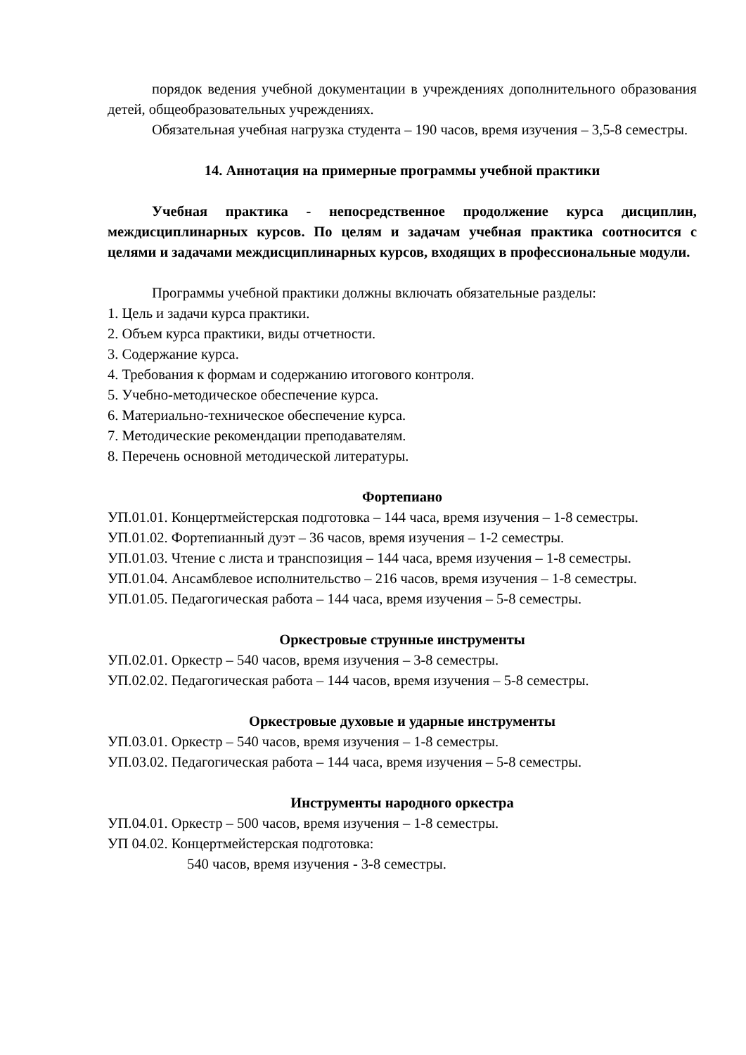порядок ведения учебной документации в учреждениях дополнительного образования детей, общеобразовательных учреждениях.
Обязательная учебная нагрузка студента – 190 часов, время изучения – 3,5-8 семестры.
14. Аннотация на примерные программы учебной практики
Учебная практика - непосредственное продолжение курса дисциплин, междисциплинарных курсов. По целям и задачам учебная практика соотносится с целями и задачами междисциплинарных курсов, входящих в профессиональные модули.
Программы учебной практики должны включать обязательные разделы:
1. Цель и задачи курса практики.
2. Объем курса практики, виды отчетности.
3. Содержание курса.
4. Требования к формам и содержанию итогового контроля.
5. Учебно-методическое обеспечение курса.
6. Материально-техническое обеспечение курса.
7. Методические рекомендации преподавателям.
8. Перечень основной методической литературы.
Фортепиано
УП.01.01. Концертмейстерская подготовка – 144 часа, время изучения – 1-8 семестры.
УП.01.02. Фортепианный дуэт – 36 часов, время изучения – 1-2 семестры.
УП.01.03. Чтение с листа и транспозиция – 144 часа, время изучения – 1-8 семестры.
УП.01.04. Ансамблевое исполнительство – 216 часов, время изучения – 1-8 семестры.
УП.01.05. Педагогическая работа – 144 часа, время изучения – 5-8 семестры.
Оркестровые струнные инструменты
УП.02.01. Оркестр – 540 часов, время изучения – 3-8 семестры.
УП.02.02. Педагогическая работа – 144 часов, время изучения – 5-8 семестры.
Оркестровые духовые и ударные инструменты
УП.03.01. Оркестр – 540 часов, время изучения – 1-8 семестры.
УП.03.02. Педагогическая работа – 144 часа, время изучения – 5-8 семестры.
Инструменты народного оркестра
УП.04.01. Оркестр – 500 часов, время изучения – 1-8 семестры.
УП 04.02. Концертмейстерская подготовка:
540 часов, время изучения - 3-8 семестры.